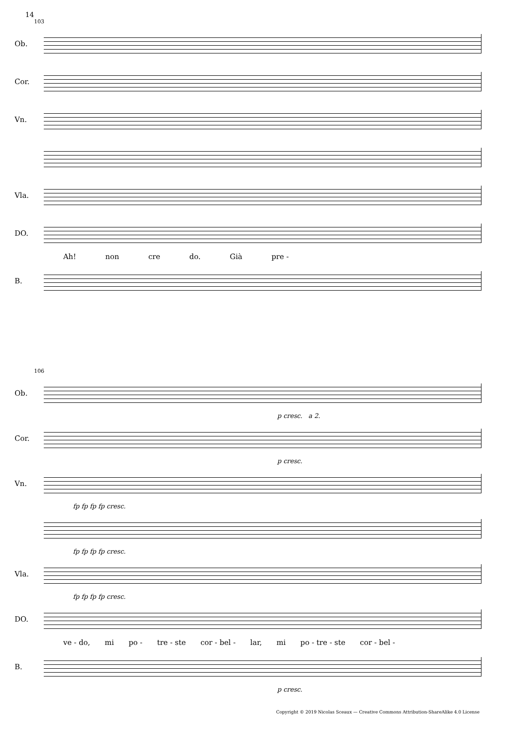14
103
Ob.
Cor.
Vn.
Vla.
DO.
Ah! non cre do. Già pre -
B.
106
Ob.
p cresc. a 2.
Cor.
p cresc.
Vn.
fp fp fp fp cresc.
fp fp fp fp cresc.
Vla.
fp fp fp fp cresc.
DO.
ve - do, mi po - tre - ste cor - bel - lar, mi po - tre - ste cor - bel -
B.
p cresc.
Copyright © 2019 Nicolas Sceaux — Creative Commons Attribution-ShareAlike 4.0 License